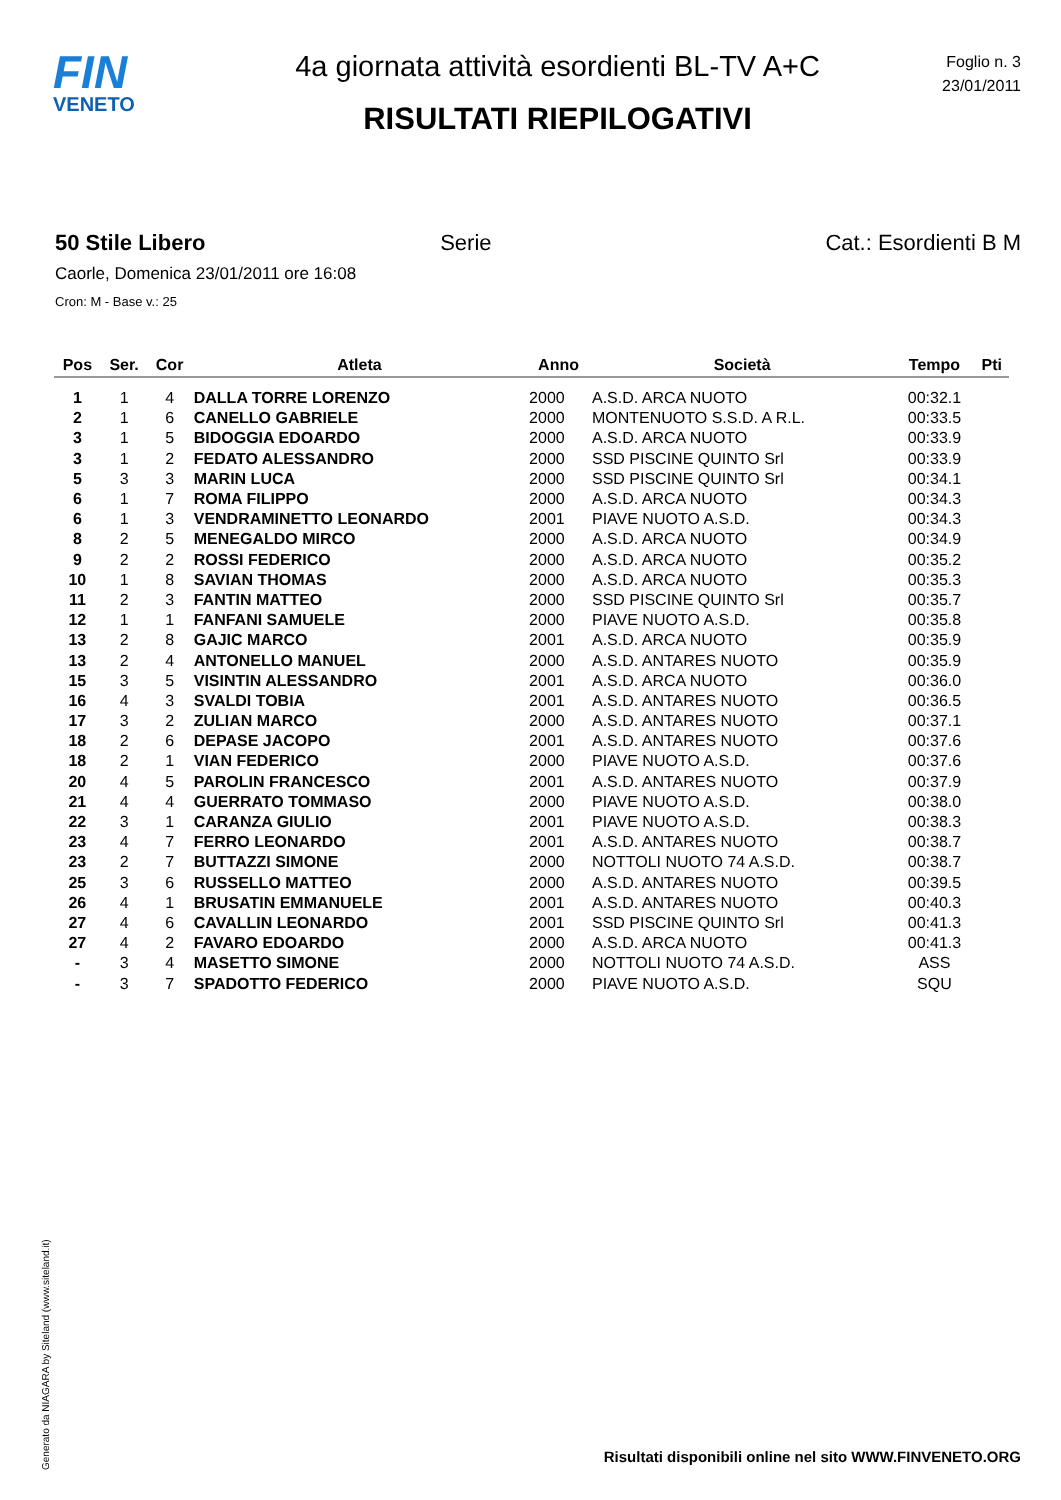FIN
VENETO
4a giornata attività esordienti BL-TV A+C
RISULTATI RIEPILOGATIVI
Foglio n. 3
23/01/2011
50 Stile Libero Serie Cat.: Esordienti B M
Caorle, Domenica 23/01/2011 ore 16:08
Cron: M - Base v.: 25
| Pos | Ser. | Cor | Atleta | Anno | Società | Tempo | Pti |
| --- | --- | --- | --- | --- | --- | --- | --- |
| 1 | 1 | 4 | DALLA TORRE LORENZO | 2000 | A.S.D. ARCA NUOTO | 00:32.1 | |
| 2 | 1 | 6 | CANELLO GABRIELE | 2000 | MONTENUOTO S.S.D. A R.L. | 00:33.5 | |
| 3 | 1 | 5 | BIDOGGIA EDOARDO | 2000 | A.S.D. ARCA NUOTO | 00:33.9 | |
| 3 | 1 | 2 | FEDATO ALESSANDRO | 2000 | SSD PISCINE QUINTO Srl | 00:33.9 | |
| 5 | 3 | 3 | MARIN LUCA | 2000 | SSD PISCINE QUINTO Srl | 00:34.1 | |
| 6 | 1 | 7 | ROMA FILIPPO | 2000 | A.S.D. ARCA NUOTO | 00:34.3 | |
| 6 | 1 | 3 | VENDRAMINETTO LEONARDO | 2001 | PIAVE NUOTO A.S.D. | 00:34.3 | |
| 8 | 2 | 5 | MENEGALDO MIRCO | 2000 | A.S.D. ARCA NUOTO | 00:34.9 | |
| 9 | 2 | 2 | ROSSI FEDERICO | 2000 | A.S.D. ARCA NUOTO | 00:35.2 | |
| 10 | 1 | 8 | SAVIAN THOMAS | 2000 | A.S.D. ARCA NUOTO | 00:35.3 | |
| 11 | 2 | 3 | FANTIN MATTEO | 2000 | SSD PISCINE QUINTO Srl | 00:35.7 | |
| 12 | 1 | 1 | FANFANI SAMUELE | 2000 | PIAVE NUOTO A.S.D. | 00:35.8 | |
| 13 | 2 | 8 | GAJIC MARCO | 2001 | A.S.D. ARCA NUOTO | 00:35.9 | |
| 13 | 2 | 4 | ANTONELLO MANUEL | 2000 | A.S.D. ANTARES NUOTO | 00:35.9 | |
| 15 | 3 | 5 | VISINTIN ALESSANDRO | 2001 | A.S.D. ARCA NUOTO | 00:36.0 | |
| 16 | 4 | 3 | SVALDI TOBIA | 2001 | A.S.D. ANTARES NUOTO | 00:36.5 | |
| 17 | 3 | 2 | ZULIAN MARCO | 2000 | A.S.D. ANTARES NUOTO | 00:37.1 | |
| 18 | 2 | 6 | DEPASE JACOPO | 2001 | A.S.D. ANTARES NUOTO | 00:37.6 | |
| 18 | 2 | 1 | VIAN FEDERICO | 2000 | PIAVE NUOTO A.S.D. | 00:37.6 | |
| 20 | 4 | 5 | PAROLIN FRANCESCO | 2001 | A.S.D. ANTARES NUOTO | 00:37.9 | |
| 21 | 4 | 4 | GUERRATO TOMMASO | 2000 | PIAVE NUOTO A.S.D. | 00:38.0 | |
| 22 | 3 | 1 | CARANZA GIULIO | 2001 | PIAVE NUOTO A.S.D. | 00:38.3 | |
| 23 | 4 | 7 | FERRO LEONARDO | 2001 | A.S.D. ANTARES NUOTO | 00:38.7 | |
| 23 | 2 | 7 | BUTTAZZI SIMONE | 2000 | NOTTOLI NUOTO 74 A.S.D. | 00:38.7 | |
| 25 | 3 | 6 | RUSSELLO MATTEO | 2000 | A.S.D. ANTARES NUOTO | 00:39.5 | |
| 26 | 4 | 1 | BRUSATIN EMMANUELE | 2001 | A.S.D. ANTARES NUOTO | 00:40.3 | |
| 27 | 4 | 6 | CAVALLIN LEONARDO | 2001 | SSD PISCINE QUINTO Srl | 00:41.3 | |
| 27 | 4 | 2 | FAVARO EDOARDO | 2000 | A.S.D. ARCA NUOTO | 00:41.3 | |
| - | 3 | 4 | MASETTO SIMONE | 2000 | NOTTOLI NUOTO 74 A.S.D. | ASS | |
| - | 3 | 7 | SPADOTTO FEDERICO | 2000 | PIAVE NUOTO A.S.D. | SQU | |
Generato da NIAGARA by Siteland (www.siteland.it)
Risultati disponibili online nel sito WWW.FINVENETO.ORG